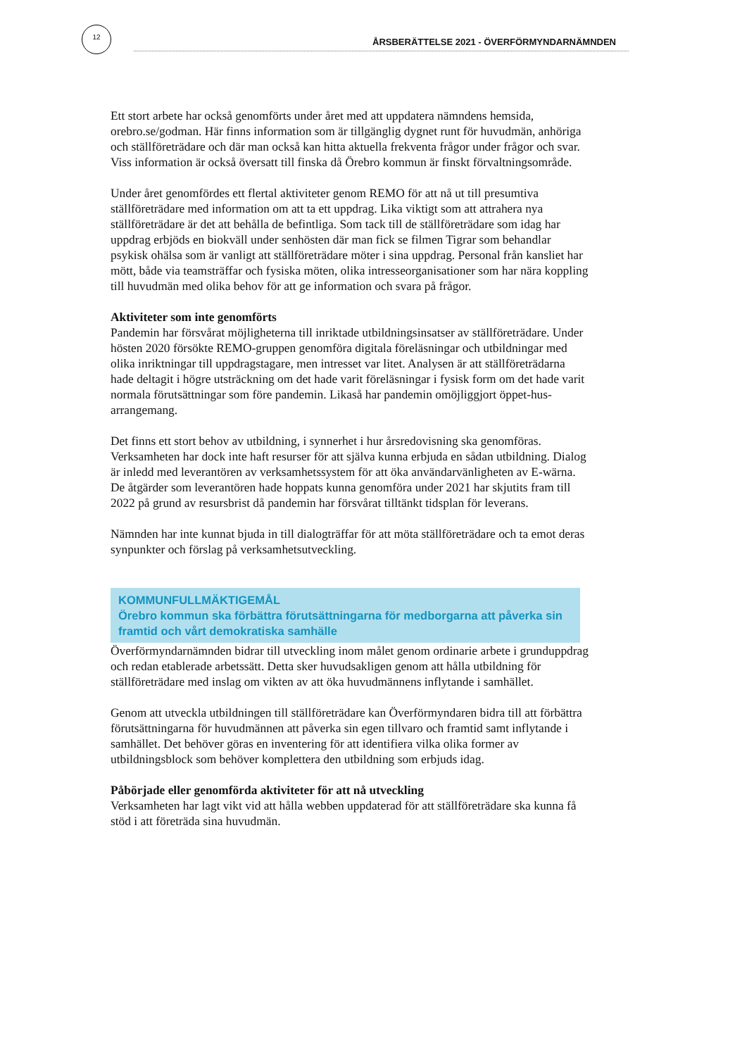12
ÅRSBERÄTTELSE 2021 - ÖVERFÖRMYNDARNÄMNDEN
Ett stort arbete har också genomförts under året med att uppdatera nämndens hemsida, orebro.se/godman. Här finns information som är tillgänglig dygnet runt för huvudmän, anhöriga och ställföreträdare och där man också kan hitta aktuella frekventa frågor under frågor och svar. Viss information är också översatt till finska då Örebro kommun är finskt förvaltningsområde.
Under året genomfördes ett flertal aktiviteter genom REMO för att nå ut till presumtiva ställföreträdare med information om att ta ett uppdrag. Lika viktigt som att attrahera nya ställföreträdare är det att behålla de befintliga. Som tack till de ställföreträdare som idag har uppdrag erbjöds en biokväll under senhösten där man fick se filmen Tigrar som behandlar psykisk ohälsa som är vanligt att ställföreträdare möter i sina uppdrag. Personal från kansliet har mött, både via teamsträffar och fysiska möten, olika intresseorganisationer som har nära koppling till huvudmän med olika behov för att ge information och svara på frågor.
Aktiviteter som inte genomförts
Pandemin har försvårat möjligheterna till inriktade utbildningsinsatser av ställföreträdare. Under hösten 2020 försökte REMO-gruppen genomföra digitala föreläsningar och utbildningar med olika inriktningar till uppdragstagare, men intresset var litet. Analysen är att ställföreträdarna hade deltagit i högre utsträckning om det hade varit föreläsningar i fysisk form om det hade varit normala förutsättningar som före pandemin. Likaså har pandemin omöjliggjort öppet-hus-arrangemang.
Det finns ett stort behov av utbildning, i synnerhet i hur årsredovisning ska genomföras. Verksamheten har dock inte haft resurser för att själva kunna erbjuda en sådan utbildning. Dialog är inledd med leverantören av verksamhetssystem för att öka användarvänligheten av E-wärna. De åtgärder som leverantören hade hoppats kunna genomföra under 2021 har skjutits fram till 2022 på grund av resursbrist då pandemin har försvårat tilltänkt tidsplan för leverans.
Nämnden har inte kunnat bjuda in till dialogträffar för att möta ställföreträdare och ta emot deras synpunkter och förslag på verksamhetsutveckling.
KOMMUNFULLMÄKTIGEMÅL
Örebro kommun ska förbättra förutsättningarna för medborgarna att påverka sin framtid och vårt demokratiska samhälle
Överförmyndarnämnden bidrar till utveckling inom målet genom ordinarie arbete i grunduppdrag och redan etablerade arbetssätt. Detta sker huvudsakligen genom att hålla utbildning för ställföreträdare med inslag om vikten av att öka huvudmännens inflytande i samhället.
Genom att utveckla utbildningen till ställföreträdare kan Överförmyndaren bidra till att förbättra förutsättningarna för huvudmännen att påverka sin egen tillvaro och framtid samt inflytande i samhället. Det behöver göras en inventering för att identifiera vilka olika former av utbildningsblock som behöver komplettera den utbildning som erbjuds idag.
Påbörjade eller genomförda aktiviteter för att nå utveckling
Verksamheten har lagt vikt vid att hålla webben uppdaterad för att ställföreträdare ska kunna få stöd i att företräda sina huvudmän.